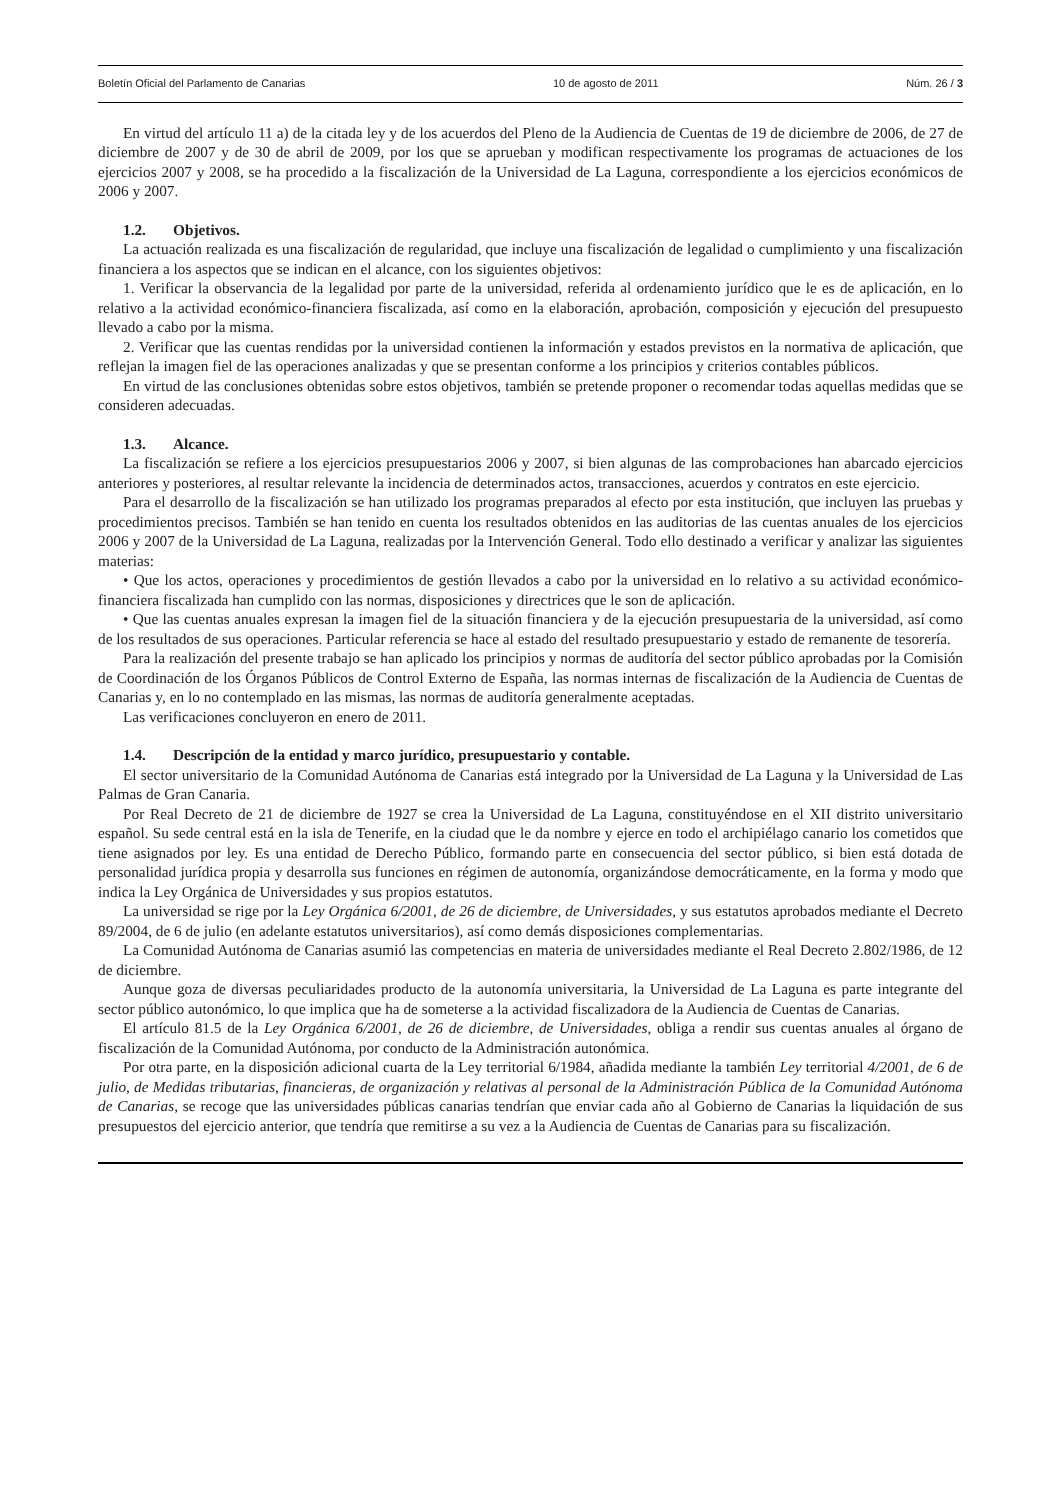Boletín Oficial del Parlamento de Canarias 10 de agosto de 2011 Núm. 26 / 3
En virtud del artículo 11 a) de la citada ley y de los acuerdos del Pleno de la Audiencia de Cuentas de 19 de diciembre de 2006, de 27 de diciembre de 2007 y de 30 de abril de 2009, por los que se aprueban y modifican respectivamente los programas de actuaciones de los ejercicios 2007 y 2008, se ha procedido a la fiscalización de la Universidad de La Laguna, correspondiente a los ejercicios económicos de 2006 y 2007.
1.2. Objetivos.
La actuación realizada es una fiscalización de regularidad, que incluye una fiscalización de legalidad o cumplimiento y una fiscalización financiera a los aspectos que se indican en el alcance, con los siguientes objetivos:
1. Verificar la observancia de la legalidad por parte de la universidad, referida al ordenamiento jurídico que le es de aplicación, en lo relativo a la actividad económico-financiera fiscalizada, así como en la elaboración, aprobación, composición y ejecución del presupuesto llevado a cabo por la misma.
2. Verificar que las cuentas rendidas por la universidad contienen la información y estados previstos en la normativa de aplicación, que reflejan la imagen fiel de las operaciones analizadas y que se presentan conforme a los principios y criterios contables públicos.
En virtud de las conclusiones obtenidas sobre estos objetivos, también se pretende proponer o recomendar todas aquellas medidas que se consideren adecuadas.
1.3. Alcance.
La fiscalización se refiere a los ejercicios presupuestarios 2006 y 2007, si bien algunas de las comprobaciones han abarcado ejercicios anteriores y posteriores, al resultar relevante la incidencia de determinados actos, transacciones, acuerdos y contratos en este ejercicio.
Para el desarrollo de la fiscalización se han utilizado los programas preparados al efecto por esta institución, que incluyen las pruebas y procedimientos precisos. También se han tenido en cuenta los resultados obtenidos en las auditorias de las cuentas anuales de los ejercicios 2006 y 2007 de la Universidad de La Laguna, realizadas por la Intervención General. Todo ello destinado a verificar y analizar las siguientes materias:
• Que los actos, operaciones y procedimientos de gestión llevados a cabo por la universidad en lo relativo a su actividad económico-financiera fiscalizada han cumplido con las normas, disposiciones y directrices que le son de aplicación.
• Que las cuentas anuales expresan la imagen fiel de la situación financiera y de la ejecución presupuestaria de la universidad, así como de los resultados de sus operaciones. Particular referencia se hace al estado del resultado presupuestario y estado de remanente de tesorería.
Para la realización del presente trabajo se han aplicado los principios y normas de auditoría del sector público aprobadas por la Comisión de Coordinación de los Órganos Públicos de Control Externo de España, las normas internas de fiscalización de la Audiencia de Cuentas de Canarias y, en lo no contemplado en las mismas, las normas de auditoría generalmente aceptadas.
Las verificaciones concluyeron en enero de 2011.
1.4. Descripción de la entidad y marco jurídico, presupuestario y contable.
El sector universitario de la Comunidad Autónoma de Canarias está integrado por la Universidad de La Laguna y la Universidad de Las Palmas de Gran Canaria.
Por Real Decreto de 21 de diciembre de 1927 se crea la Universidad de La Laguna, constituyéndose en el XII distrito universitario español. Su sede central está en la isla de Tenerife, en la ciudad que le da nombre y ejerce en todo el archipiélago canario los cometidos que tiene asignados por ley. Es una entidad de Derecho Público, formando parte en consecuencia del sector público, si bien está dotada de personalidad jurídica propia y desarrolla sus funciones en régimen de autonomía, organizándose democráticamente, en la forma y modo que indica la Ley Orgánica de Universidades y sus propios estatutos.
La universidad se rige por la Ley Orgánica 6/2001, de 26 de diciembre, de Universidades, y sus estatutos aprobados mediante el Decreto 89/2004, de 6 de julio (en adelante estatutos universitarios), así como demás disposiciones complementarias.
La Comunidad Autónoma de Canarias asumió las competencias en materia de universidades mediante el Real Decreto 2.802/1986, de 12 de diciembre.
Aunque goza de diversas peculiaridades producto de la autonomía universitaria, la Universidad de La Laguna es parte integrante del sector público autonómico, lo que implica que ha de someterse a la actividad fiscalizadora de la Audiencia de Cuentas de Canarias.
El artículo 81.5 de la Ley Orgánica 6/2001, de 26 de diciembre, de Universidades, obliga a rendir sus cuentas anuales al órgano de fiscalización de la Comunidad Autónoma, por conducto de la Administración autonómica.
Por otra parte, en la disposición adicional cuarta de la Ley territorial 6/1984, añadida mediante la también Ley territorial 4/2001, de 6 de julio, de Medidas tributarias, financieras, de organización y relativas al personal de la Administración Pública de la Comunidad Autónoma de Canarias, se recoge que las universidades públicas canarias tendrían que enviar cada año al Gobierno de Canarias la liquidación de sus presupuestos del ejercicio anterior, que tendría que remitirse a su vez a la Audiencia de Cuentas de Canarias para su fiscalización.